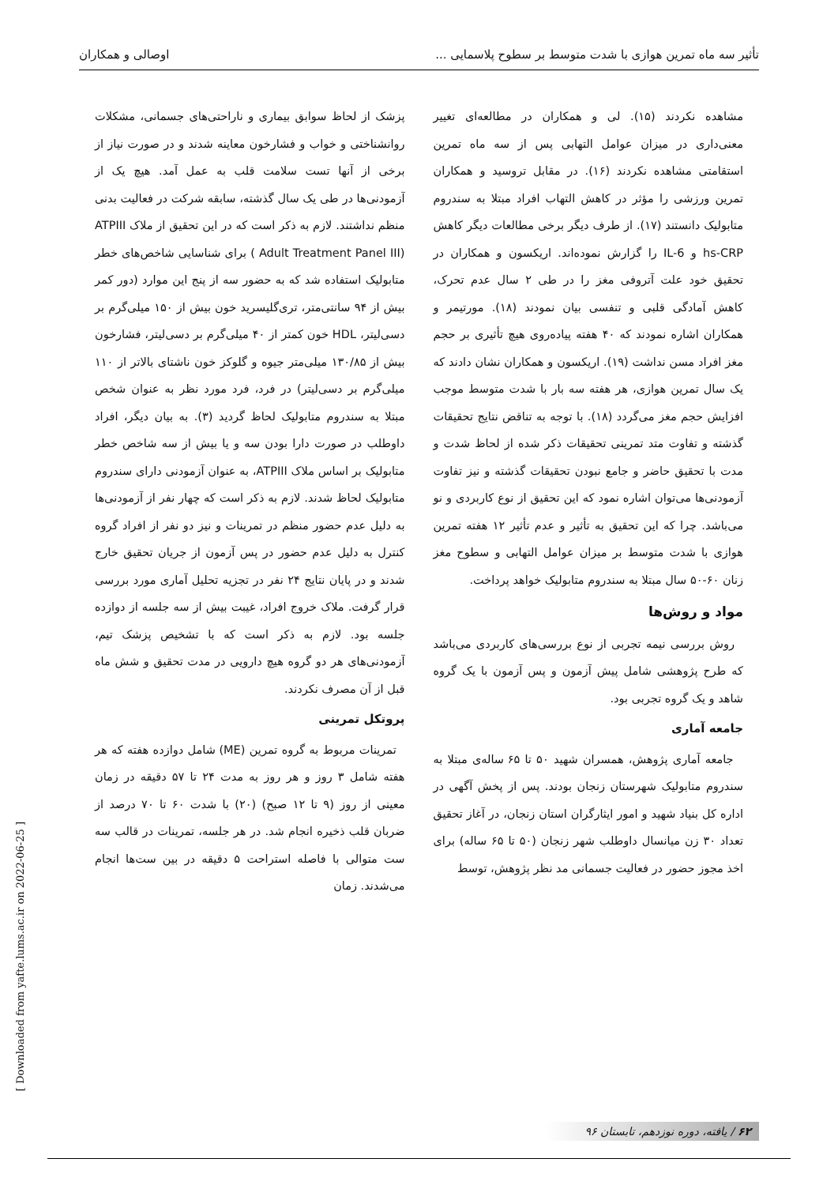تأثیر سه ماه تمرین هوازی با شدت متوسط بر سطوح پلاسمایی ... اوصالی و همکاران
مشاهده نکردند (۱۵). لی و همکاران در مطالعه‌ای تغییر معنی‌داری در میزان عوامل التهابی پس از سه ماه تمرین استقامتی مشاهده نکردند (۱۶). در مقابل تروسید و همکاران تمرین ورزشی را مؤثر در کاهش التهاب افراد مبتلا به سندروم متابولیک دانستند (۱۷). از طرف دیگر برخی مطالعات دیگر کاهش hs-CRP و IL-6 را گزارش نموده‌اند. اریکسون و همکاران در تحقیق خود علت آتروفی مغز را در طی ۲ سال عدم تحرک، کاهش آمادگی قلبی و تنفسی بیان نمودند (۱۸). مورتیمر و همکاران اشاره نمودند که ۴۰ هفته پیاده‌روی هیچ تأثیری بر حجم مغز افراد مسن نداشت (۱۹). اریکسون و همکاران نشان دادند که یک سال تمرین هوازی، هر هفته سه بار با شدت متوسط موجب افزایش حجم مغز می‌گردد (۱۸). با توجه به تناقض نتایج تحقیقات گذشته و تفاوت متد تمرینی تحقیقات ذکر شده از لحاظ شدت و مدت با تحقیق حاضر و جامع نبودن تحقیقات گذشته و نیز تفاوت آزمودنی‌ها می‌توان اشاره نمود که این تحقیق از نوع کاربردی و نو می‌باشد. چرا که این تحقیق به تأثیر و عدم تأثیر ۱۲ هفته تمرین هوازی با شدت متوسط بر میزان عوامل التهابی و سطوح مغز زنان ۶۰-۵۰ سال مبتلا به سندروم متابولیک خواهد پرداخت.
مواد و روش‌ها
روش بررسی نیمه تجربی از نوع بررسی‌های کاربردی می‌باشد که طرح پژوهشی شامل پیش آزمون و پس آزمون با یک گروه شاهد و یک گروه تجربی بود.
جامعه آماری
جامعه آماری پژوهش، همسران شهید ۵۰ تا ۶۵ ساله‌ی مبتلا به سندروم متابولیک شهرستان زنجان بودند. پس از پخش آگهی در اداره کل بنیاد شهید و امور ایثارگران استان زنجان، در آغاز تحقیق تعداد ۳۰ زن میانسال داوطلب شهر زنجان (۵۰ تا ۶۵ ساله) برای اخذ مجوز حضور در فعالیت جسمانی مد نظر پژوهش، توسط
پزشک از لحاظ سوابق بیماری و ناراحتی‌های جسمانی، مشکلات روانشناختی و خواب و فشارخون معاینه شدند و در صورت نیاز از برخی از آنها تست سلامت قلب به عمل آمد. هیچ یک از آزمودنی‌ها در طی یک سال گذشته، سابقه شرکت در فعالیت بدنی منظم نداشتند. لازم به ذکر است که در این تحقیق از ملاک ATPIII ( Adult Treatment Panel III) برای شناسایی شاخص‌های خطر متابولیک استفاده شد که به حضور سه از پنج این موارد (دور کمر بیش از ۹۴ سانتی‌متر، تری‌گلیسرید خون بیش از ۱۵۰ میلی‌گرم بر دسی‌لیتر، HDL خون کمتر از ۴۰ میلی‌گرم بر دسی‌لیتر، فشارخون بیش از ۱۳۰/۸۵ میلی‌متر جیوه و گلوکز خون ناشتای بالاتر از ۱۱۰ میلی‌گرم بر دسی‌لیتر) در فرد، فرد مورد نظر به عنوان شخص مبتلا به سندروم متابولیک لحاظ گردید (۳). به بیان دیگر، افراد داوطلب در صورت دارا بودن سه و یا بیش از سه شاخص خطر متابولیک بر اساس ملاک ATPIII، به عنوان آزمودنی دارای سندروم متابولیک لحاظ شدند. لازم به ذکر است که چهار نفر از آزمودنی‌ها به دلیل عدم حضور منظم در تمرینات و نیز دو نفر از افراد گروه کنترل به دلیل عدم حضور در پس آزمون از جریان تحقیق خارج شدند و در پایان نتایج ۲۴ نفر در تجزیه تحلیل آماری مورد بررسی قرار گرفت. ملاک خروج افراد، غیبت بیش از سه جلسه از دوازده جلسه بود. لازم به ذکر است که با تشخیص پزشک تیم، آزمودنی‌های هر دو گروه هیچ دارویی در مدت تحقیق و شش ماه قبل از آن مصرف نکردند.
پروتکل تمرینی
تمرینات مربوط به گروه تمرین (ME) شامل دوازده هفته که هر هفته شامل ۳ روز و هر روز به مدت ۲۴ تا ۵۷ دقیقه در زمان معینی از روز (۹ تا ۱۲ صبح) (۲۰) با شدت ۶۰ تا ۷۰ درصد از ضربان قلب ذخیره انجام شد. در هر جلسه، تمرینات در قالب سه ست متوالی با فاصله استراحت ۵ دقیقه در بین ست‌ها انجام می‌شدند. زمان
[ Downloaded from yafte.lums.ac.ir on 2022-06-25 ]
۶۲ / یافته، دوره نوزدهم، تابستان ۹۶